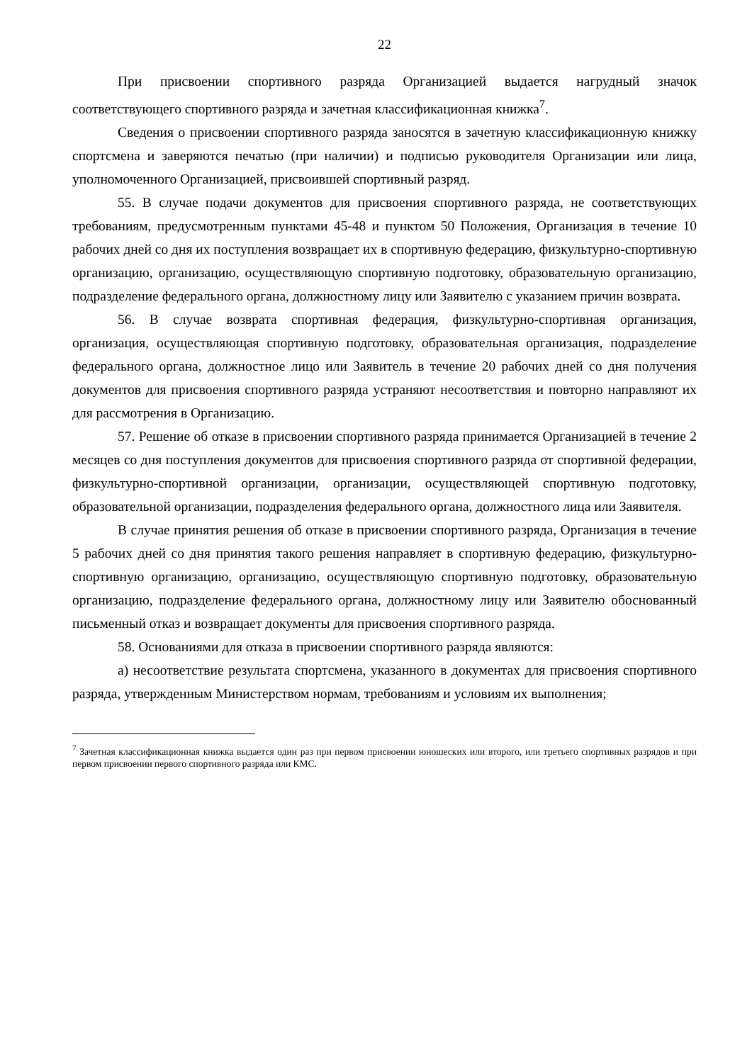22
При присвоении спортивного разряда Организацией выдается нагрудный значок соответствующего спортивного разряда и зачетная классификационная книжка<sup>7</sup>.
Сведения о присвоении спортивного разряда заносятся в зачетную классификационную книжку спортсмена и заверяются печатью (при наличии) и подписью руководителя Организации или лица, уполномоченного Организацией, присвоившей спортивный разряд.
55. В случае подачи документов для присвоения спортивного разряда, не соответствующих требованиям, предусмотренным пунктами 45-48 и пунктом 50 Положения, Организация в течение 10 рабочих дней со дня их поступления возвращает их в спортивную федерацию, физкультурно-спортивную организацию, организацию, осуществляющую спортивную подготовку, образовательную организацию, подразделение федерального органа, должностному лицу или Заявителю с указанием причин возврата.
56. В случае возврата спортивная федерация, физкультурно-спортивная организация, организация, осуществляющая спортивную подготовку, образовательная организация, подразделение федерального органа, должностное лицо или Заявитель в течение 20 рабочих дней со дня получения документов для присвоения спортивного разряда устраняют несоответствия и повторно направляют их для рассмотрения в Организацию.
57. Решение об отказе в присвоении спортивного разряда принимается Организацией в течение 2 месяцев со дня поступления документов для присвоения спортивного разряда от спортивной федерации, физкультурно-спортивной организации, организации, осуществляющей спортивную подготовку, образовательной организации, подразделения федерального органа, должностного лица или Заявителя.
В случае принятия решения об отказе в присвоении спортивного разряда, Организация в течение 5 рабочих дней со дня принятия такого решения направляет в спортивную федерацию, физкультурно-спортивную организацию, организацию, осуществляющую спортивную подготовку, образовательную организацию, подразделение федерального органа, должностному лицу или Заявителю обоснованный письменный отказ и возвращает документы для присвоения спортивного разряда.
58. Основаниями для отказа в присвоении спортивного разряда являются:
а) несоответствие результата спортсмена, указанного в документах для присвоения спортивного разряда, утвержденным Министерством нормам, требованиям и условиям их выполнения;
<sup>7</sup> Зачетная классификационная книжка выдается один раз при первом присвоении юношеских или второго, или третьего спортивных разрядов и при первом присвоении первого спортивного разряда или КМС.